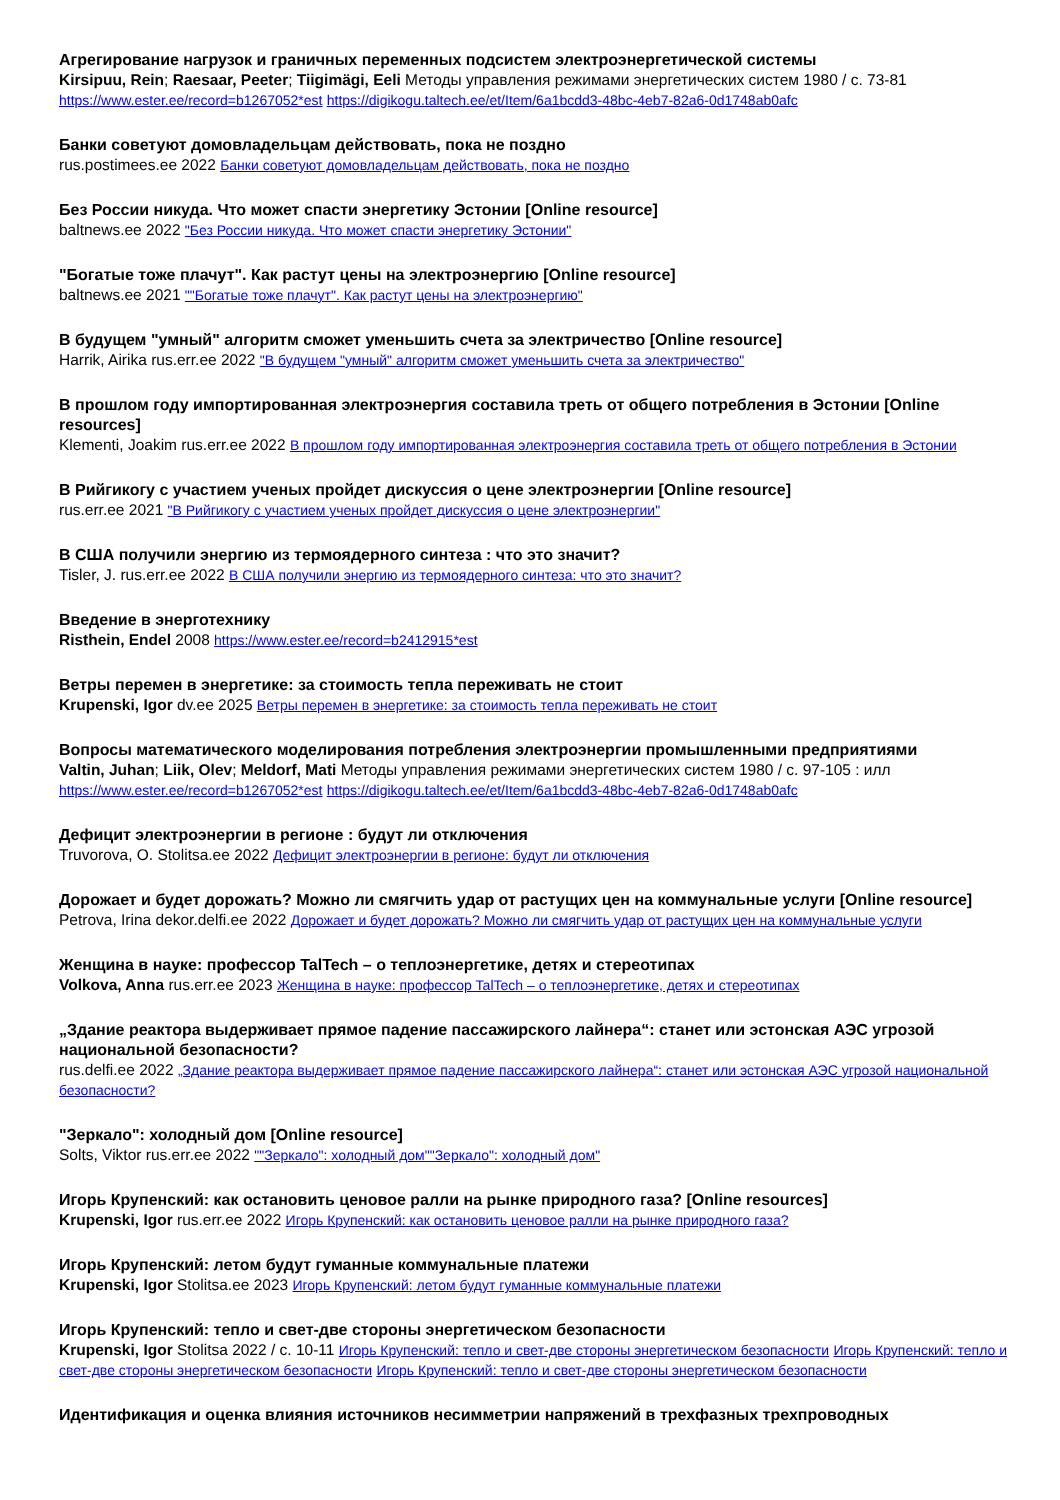Агрегирование нагрузок и граничных переменных подсистем электроэнергетической системы
Kirsipuu, Rein; Raesaar, Peeter; Tiigimägi, Eeli Методы управления режимами энергетических систем 1980 / с. 73-81
https://www.ester.ee/record=b1267052*est https://digikogu.taltech.ee/et/Item/6a1bcdd3-48bc-4eb7-82a6-0d1748ab0afc
Банки советуют домовладельцам действовать, пока не поздно
rus.postimees.ee 2022 Банки советуют домовладельцам действовать, пока не поздно
Без России никуда. Что может спасти энергетику Эстонии [Online resource]
baltnews.ee 2022 "Без России никуда. Что может спасти энергетику Эстонии"
"Богатые тоже плачут". Как растут цены на электроэнергию [Online resource]
baltnews.ee 2021 ""Богатые тоже плачут". Как растут цены на электроэнергию"
В будущем "умный" алгоритм сможет уменьшить счета за электричество [Online resource]
Harrik, Airika rus.err.ee 2022 "В будущем "умный" алгоритм сможет уменьшить счета за электричество"
В прошлом году импортированная электроэнергия составила треть от общего потребления в Эстонии [Online resources]
Klementi, Joakim rus.err.ee 2022 В прошлом году импортированная электроэнергия составила треть от общего потребления в Эстонии
В Рийгикогу с участием ученых пройдет дискуссия о цене электроэнергии [Online resource]
rus.err.ee 2021 "В Рийгикогу с участием ученых пройдет дискуссия о цене электроэнергии"
В США получили энергию из термоядерного синтеза : что это значит?
Tisler, J. rus.err.ee 2022 В США получили энергию из термоядерного синтеза: что это значит?
Введение в энерготехнику
Risthein, Endel 2008 https://www.ester.ee/record=b2412915*est
Ветры перемен в энергетике: за стоимость тепла переживать не стоит
Krupenski, Igor dv.ee 2025 Ветры перемен в энергетике: за стоимость тепла переживать не стоит
Вопросы математического моделирования потребления электроэнергии промышленными предприятиями
Valtin, Juhan; Liik, Olev; Meldorf, Mati Методы управления режимами энергетических систем 1980 / с. 97-105 : илл
https://www.ester.ee/record=b1267052*est https://digikogu.taltech.ee/et/Item/6a1bcdd3-48bc-4eb7-82a6-0d1748ab0afc
Дефицит электроэнергии в регионе : будут ли отключения
Truvorova, O. Stolitsa.ee 2022 Дефицит электроэнергии в регионе: будут ли отключения
Дорожает и будет дорожать? Можно ли смягчить удар от растущих цен на коммунальные услуги [Online resource]
Petrova, Irina dekor.delfi.ee 2022 Дорожает и будет дорожать? Можно ли смягчить удар от растущих цен на коммунальные услуги
Женщина в науке: профессор TalTech – о теплоэнергетике, детях и стереотипах
Volkova, Anna rus.err.ee 2023 Женщина в науке: профессор TalTech – о теплоэнергетике, детях и стереотипах
„Здание реактора выдерживает прямое падение пассажирского лайнера“: станет или эстонская АЭС угрозой национальной безопасности?
rus.delfi.ee 2022 „Здание реактора выдерживает прямое падение пассажирского лайнера“: станет или эстонская АЭС угрозой национальной безопасности?
"Зеркало": холодный дом [Online resource]
Solts, Viktor rus.err.ee 2022 ""Зеркало": холодный дом""Зеркало": холодный дом"
Игорь Крупенский: как остановить ценовое ралли на рынке природного газа? [Online resources]
Krupenski, Igor rus.err.ee 2022 Игорь Крупенский: как остановить ценовое ралли на рынке природного газа?
Игорь Крупенский: летом будут гуманные коммунальные платежи
Krupenski, Igor Stolitsa.ee 2023 Игорь Крупенский: летом будут гуманные коммунальные платежи
Игорь Крупенский: тепло и свет-две стороны энергетическом безопасности
Krupenski, Igor Stolitsa 2022 / с. 10-11 Игорь Крупенский: тепло и свет-две стороны энергетическом безопасности Игорь Крупенский: тепло и свет-две стороны энергетическом безопасности Игорь Крупенский: тепло и свет-две стороны энергетическом безопасности
Идентификация и оценка влияния источников несимметрии напряжений в трехфазных трехпроводных